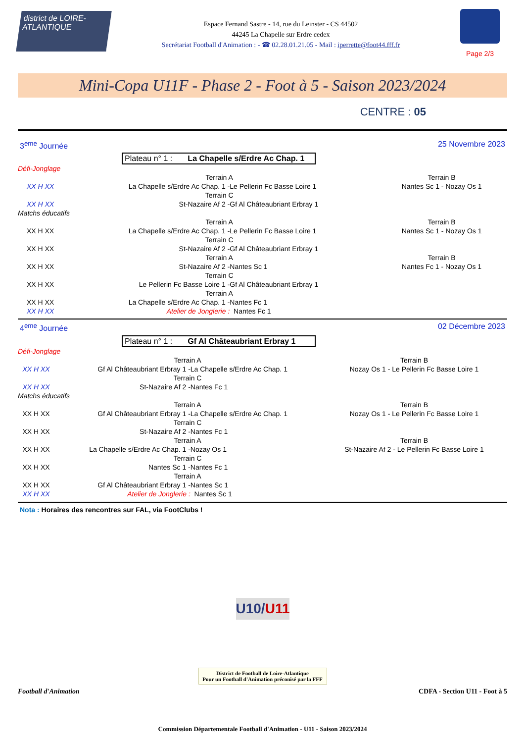district de LOIRE-ATLANTIQUE
Espace Fernand Sastre - 14, rue du Leinster - CS 44502
44245 La Chapelle sur Erdre cedex
Secrétariat Football d'Animation : - ☎ 02.28.01.21.05 - Mail : iperrette@foot44.fff.fr
Page 2/3
Mini-Copa U11F - Phase 2 - Foot à 5 - Saison 2023/2024
CENTRE : 05
3<sup>eme</sup> Journée 25 Novembre 2023
Plateau n° 1 : La Chapelle s/Erdre Ac Chap. 1
| Défi-Jonglage | | | |
| | Terrain A | | Terrain B |
| XX H XX | La Chapelle s/Erdre Ac Chap. 1 - | Le Pellerin Fc Basse Loire 1 | Nantes Sc 1 - Nozay Os 1 |
| | Terrain C | | |
| XX H XX | St-Nazaire Af 2 - | Gf Al Châteaubriant Erbray 1 | |
| Matchs éducatifs | | | |
| | Terrain A | | Terrain B |
| XX H XX | La Chapelle s/Erdre Ac Chap. 1 - | Le Pellerin Fc Basse Loire 1 | Nantes Sc 1 - Nozay Os 1 |
| | Terrain C | | |
| XX H XX | St-Nazaire Af 2 - | Gf Al Châteaubriant Erbray 1 | |
| | Terrain A | | Terrain B |
| XX H XX | St-Nazaire Af 2 - | Nantes Sc 1 | Nantes Fc 1 - Nozay Os 1 |
| | Terrain C | | |
| XX H XX | Le Pellerin Fc Basse Loire 1 - | Gf Al Châteaubriant Erbray 1 | |
| | Terrain A | | |
| XX H XX | La Chapelle s/Erdre Ac Chap. 1 - | Nantes Fc 1 | |
| XX H XX | Atelier de Jonglerie : | Nantes Fc 1 | |
4<sup>eme</sup> Journée 02 Décembre 2023
Plateau n° 1 : Gf Al Châteaubriant Erbray 1
| Défi-Jonglage | | | |
| | Terrain A | | Terrain B |
| XX H XX | Gf Al Châteaubriant Erbray 1 - | La Chapelle s/Erdre Ac Chap. 1 | Nozay Os 1 - Le Pellerin Fc Basse Loire 1 |
| | Terrain C | | |
| XX H XX | St-Nazaire Af 2 - | Nantes Fc 1 | |
| Matchs éducatifs | | | |
| | Terrain A | | Terrain B |
| XX H XX | Gf Al Châteaubriant Erbray 1 - | La Chapelle s/Erdre Ac Chap. 1 | Nozay Os 1 - Le Pellerin Fc Basse Loire 1 |
| | Terrain C | | |
| XX H XX | St-Nazaire Af 2 - | Nantes Fc 1 | |
| | Terrain A | | Terrain B |
| XX H XX | La Chapelle s/Erdre Ac Chap. 1 - | Nozay Os 1 | St-Nazaire Af 2 - Le Pellerin Fc Basse Loire 1 |
| | Terrain C | | |
| XX H XX | Nantes Sc 1 - | Nantes Fc 1 | |
| | Terrain A | | |
| XX H XX | Gf Al Châteaubriant Erbray 1 - | Nantes Sc 1 | |
| XX H XX | Atelier de Jonglerie : | Nantes Sc 1 | |
Nota : Horaires des rencontres sur FAL, via FootClubs !
U10/U11
District de Football de Loire-Atlantique
Pour un Football d'Animation préconisé par la FFF
Football d'Animation CDFA - Section U11 - Foot à 5
Commission Départementale Football d'Animation - U11 - Saison 2023/2024